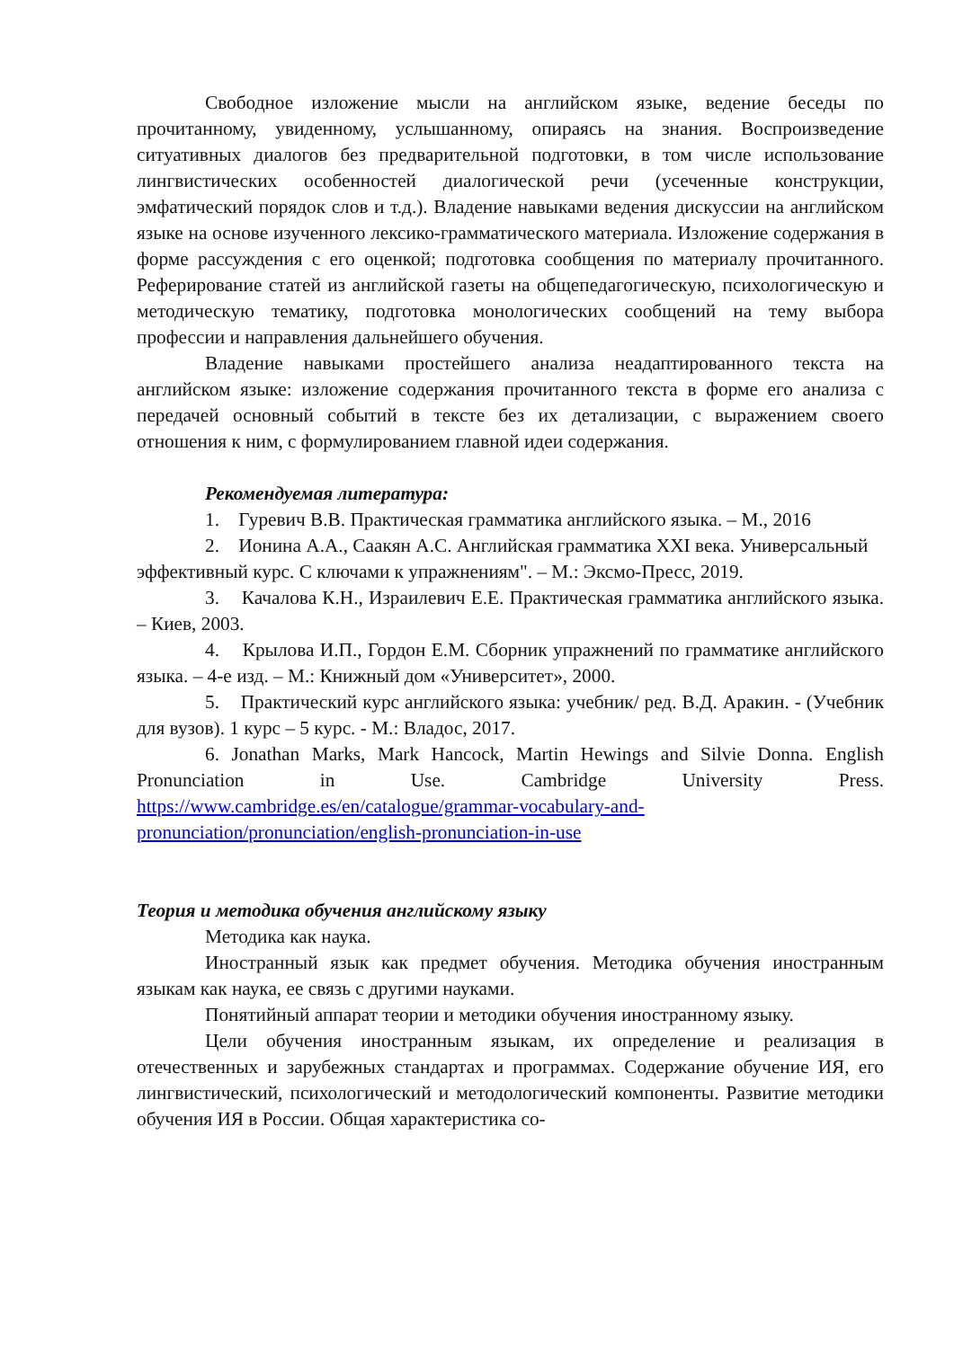Свободное изложение мысли на английском языке, ведение беседы по прочитанному, увиденному, услышанному, опираясь на знания. Воспроизведение ситуативных диалогов без предварительной подготовки, в том числе использование лингвистических особенностей диалогической речи (усеченные конструкции, эмфатический порядок слов и т.д.). Владение навыками ведения дискуссии на английском языке на основе изученного лексико-грамматического материала. Изложение содержания в форме рассуждения с его оценкой; подготовка сообщения по материалу прочитанного. Реферирование статей из английской газеты на общепедагогическую, психологическую и методическую тематику, подготовка монологических сообщений на тему выбора профессии и направления дальнейшего обучения.
Владение навыками простейшего анализа неадаптированного текста на английском языке: изложение содержания прочитанного текста в форме его анализа с передачей основный событий в тексте без их детализации, с выражением своего отношения к ним, с формулированием главной идеи содержания.
Рекомендуемая литература:
1. Гуревич В.В. Практическая грамматика английского языка. – М., 2016
2. Ионина А.А., Саакян А.С. Английская грамматика XXI века. Универсальный эффективный курс. С ключами к упражнениям". – М.: Эксмо-Пресс, 2019.
3. Качалова К.Н., Израилевич Е.Е. Практическая грамматика английского языка. – Киев, 2003.
4. Крылова И.П., Гордон Е.М. Сборник упражнений по грамматике английского языка. – 4-е изд. – М.: Книжный дом «Университет», 2000.
5. Практический курс английского языка: учебник/ ред. В.Д. Аракин. - (Учебник для вузов). 1 курс – 5 курс. - М.: Владос, 2017.
6. Jonathan Marks, Mark Hancock, Martin Hewings and Silvie Donna. English Pronunciation in Use. Cambridge University Press. https://www.cambridge.es/en/catalogue/grammar-vocabulary-and-pronunciation/pronunciation/english-pronunciation-in-use
Теория и методика обучения английскому языку
Методика как наука.
Иностранный язык как предмет обучения. Методика обучения иностранным языкам как наука, ее связь с другими науками.
Понятийный аппарат теории и методики обучения иностранному языку.
Цели обучения иностранным языкам, их определение и реализация в отечественных и зарубежных стандартах и программах. Содержание обучение ИЯ, его лингвистический, психологический и методологический компоненты. Развитие методики обучения ИЯ в России. Общая характеристика со-